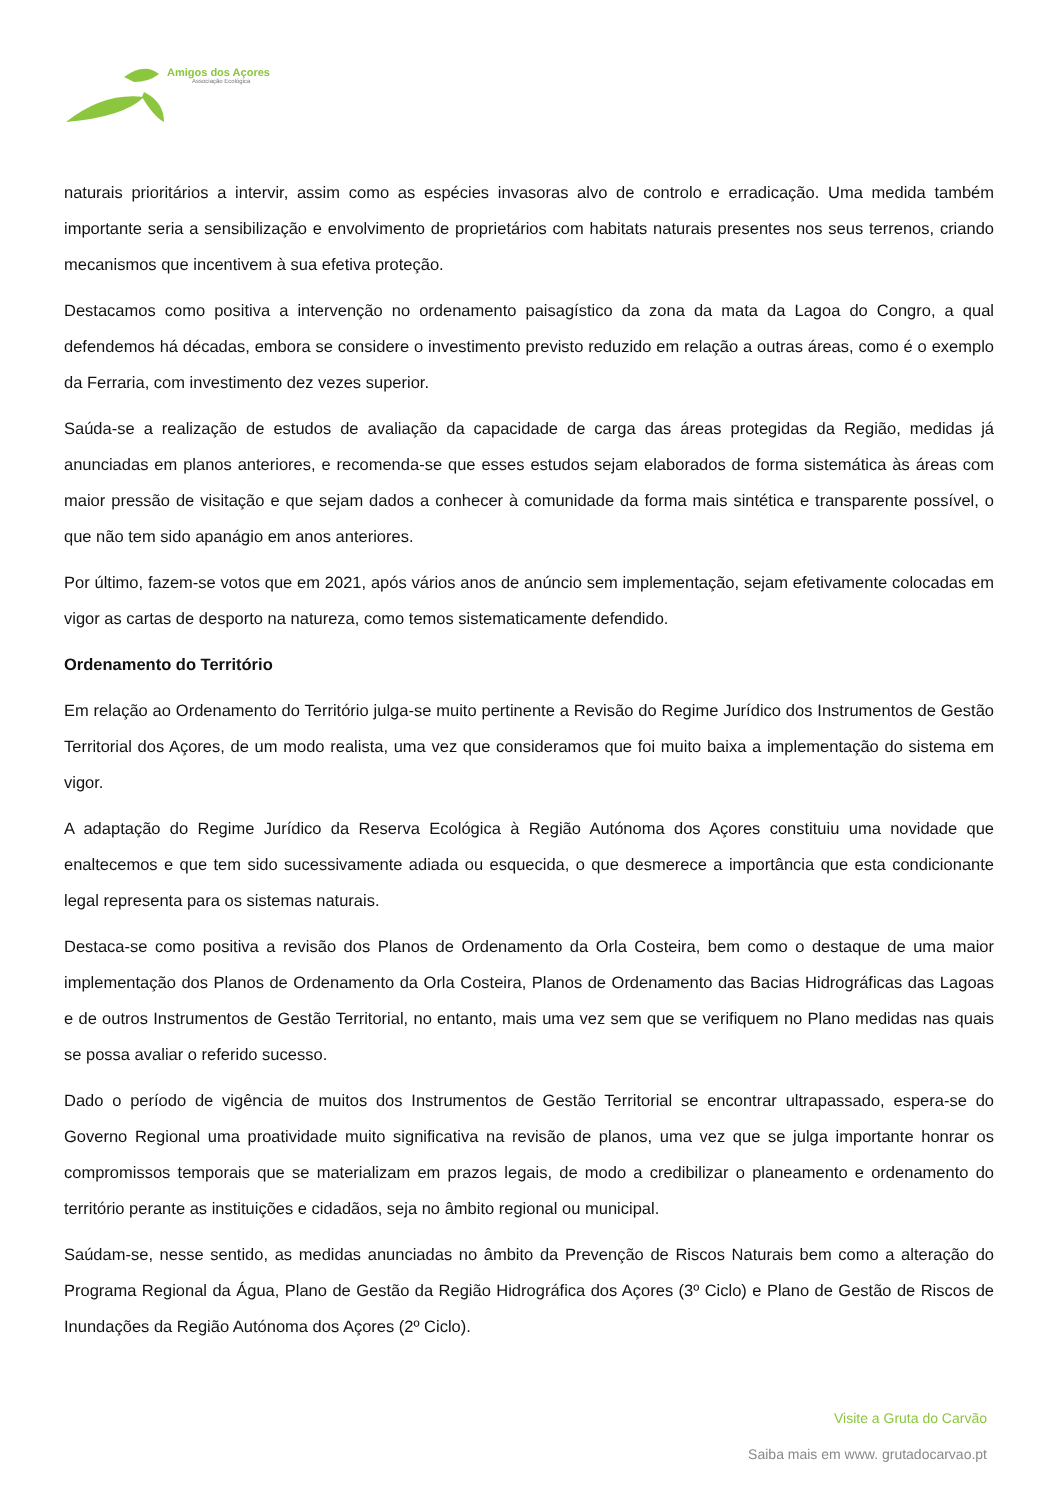Amigos dos Açores
Associação Ecológica
naturais prioritários a intervir, assim como as espécies invasoras alvo de controlo e erradicação. Uma medida também importante seria a sensibilização e envolvimento de proprietários com habitats naturais presentes nos seus terrenos, criando mecanismos que incentivem à sua efetiva proteção.
Destacamos como positiva a intervenção no ordenamento paisagístico da zona da mata da Lagoa do Congro, a qual defendemos há décadas, embora se considere o investimento previsto reduzido em relação a outras áreas, como é o exemplo da Ferraria, com investimento dez vezes superior.
Saúda-se a realização de estudos de avaliação da capacidade de carga das áreas protegidas da Região, medidas já anunciadas em planos anteriores, e recomenda-se que esses estudos sejam elaborados de forma sistemática às áreas com maior pressão de visitação e que sejam dados a conhecer à comunidade da forma mais sintética e transparente possível, o que não tem sido apanágio em anos anteriores.
Por último, fazem-se votos que em 2021, após vários anos de anúncio sem implementação, sejam efetivamente colocadas em vigor as cartas de desporto na natureza, como temos sistematicamente defendido.
Ordenamento do Território
Em relação ao Ordenamento do Território julga-se muito pertinente a Revisão do Regime Jurídico dos Instrumentos de Gestão Territorial dos Açores, de um modo realista, uma vez que consideramos que foi muito baixa a implementação do sistema em vigor.
A adaptação do Regime Jurídico da Reserva Ecológica à Região Autónoma dos Açores constituiu uma novidade que enaltecemos e que tem sido sucessivamente adiada ou esquecida, o que desmerece a importância que esta condicionante legal representa para os sistemas naturais.
Destaca-se como positiva a revisão dos Planos de Ordenamento da Orla Costeira, bem como o destaque de uma maior implementação dos Planos de Ordenamento da Orla Costeira, Planos de Ordenamento das Bacias Hidrográficas das Lagoas e de outros Instrumentos de Gestão Territorial, no entanto, mais uma vez sem que se verifiquem no Plano medidas nas quais se possa avaliar o referido sucesso.
Dado o período de vigência de muitos dos Instrumentos de Gestão Territorial se encontrar ultrapassado, espera-se do Governo Regional uma proatividade muito significativa na revisão de planos, uma vez que se julga importante honrar os compromissos temporais que se materializam em prazos legais, de modo a credibilizar o planeamento e ordenamento do território perante as instituições e cidadãos, seja no âmbito regional ou municipal.
Saúdam-se, nesse sentido, as medidas anunciadas no âmbito da Prevenção de Riscos Naturais bem como a alteração do Programa Regional da Água, Plano de Gestão da Região Hidrográfica dos Açores (3º Ciclo) e Plano de Gestão de Riscos de Inundações da Região Autónoma dos Açores (2º Ciclo).
Visite a Gruta do Carvão
Saiba mais em www. grutadocarvao.pt